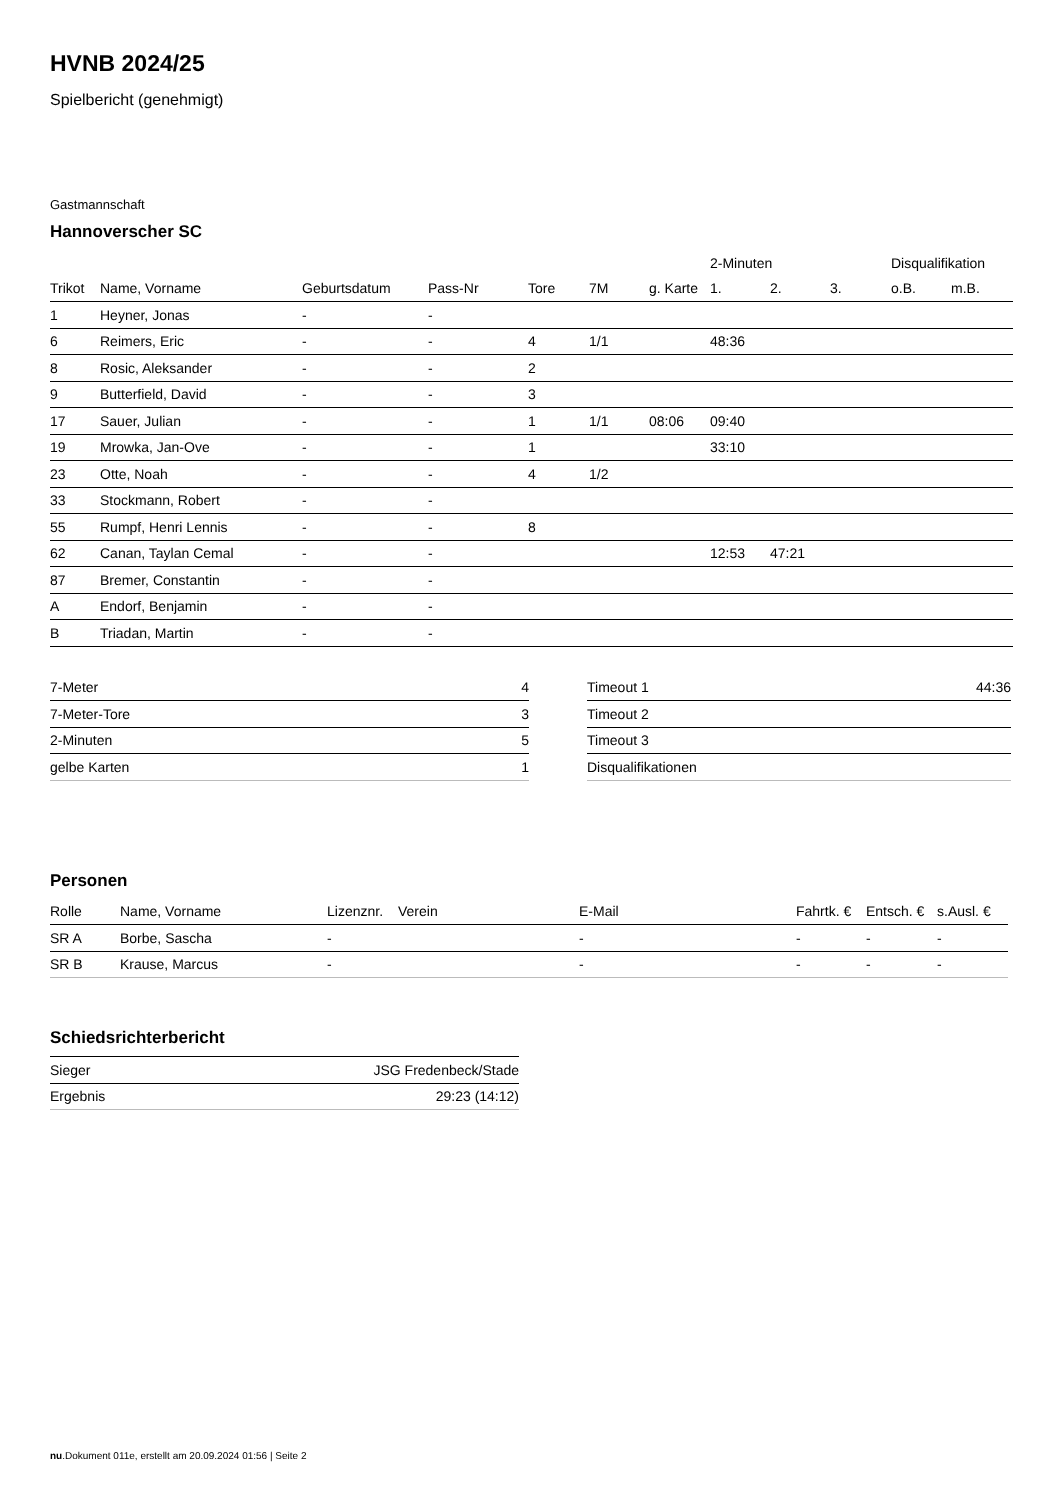HVNB 2024/25
Spielbericht (genehmigt)
Gastmannschaft
Hannoverscher SC
| | | | | | | | 2-Minuten | | | Disqualifikation | |
| --- | --- | --- | --- | --- | --- | --- | --- | --- | --- | --- | --- |
| Trikot | Name, Vorname | Geburtsdatum | Pass-Nr | Tore | 7M | g. Karte | 1. | 2. | 3. | o.B. | m.B. |
| 1 | Heyner, Jonas | - | - | | | | | | | | |
| 6 | Reimers, Eric | - | - | 4 | 1/1 | | 48:36 | | | | |
| 8 | Rosic, Aleksander | - | - | 2 | | | | | | | |
| 9 | Butterfield, David | - | - | 3 | | | | | | | |
| 17 | Sauer, Julian | - | - | 1 | 1/1 | 08:06 | 09:40 | | | | |
| 19 | Mrowka, Jan-Ove | - | - | 1 | | | 33:10 | | | | |
| 23 | Otte, Noah | - | - | 4 | 1/2 | | | | | | |
| 33 | Stockmann, Robert | - | - | | | | | | | | |
| 55 | Rumpf, Henri Lennis | - | - | 8 | | | | | | | |
| 62 | Canan, Taylan Cemal | - | - | | | | 12:53 | 47:21 | | | |
| 87 | Bremer, Constantin | - | - | | | | | | | | |
| A | Endorf, Benjamin | - | - | | | | | | | | |
| B | Triadan, Martin | - | - | | | | | | | | |
| 7-Meter | 4 |
| 7-Meter-Tore | 3 |
| 2-Minuten | 5 |
| gelbe Karten | 1 |
| Timeout 1 | 44:36 |
| Timeout 2 | |
| Timeout 3 | |
| Disqualifikationen | |
Personen
| Rolle | Name, Vorname | Lizenznr. | Verein | E-Mail | Fahrtk. € | Entsch. € | s.Ausl. € |
| --- | --- | --- | --- | --- | --- | --- | --- |
| SR A | Borbe, Sascha | - | | - | - | - | - |
| SR B | Krause, Marcus | - | | - | - | - | - |
Schiedsrichterbericht
| Sieger | JSG Fredenbeck/Stade |
| Ergebnis | 29:23 (14:12) |
nu.Dokument 011e, erstellt am 20.09.2024 01:56 | Seite 2